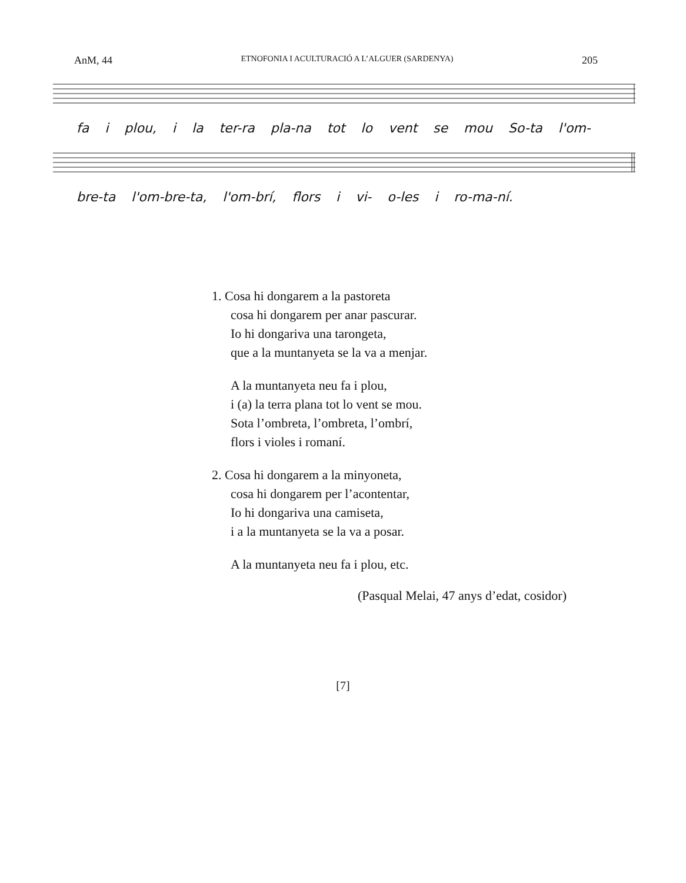AnM, 44 ETNOFONIA I ACULTURACIÓ A L’ALGUER (SARDENYA) 205
fa i plou, i la ter-ra pla-na tot lo vent se mou So-ta l'om-
bre-ta l'om-bre-ta, l'om-brí, flors i vi- o-les i ro-ma-ní.
1. Cosa hi dongarem a la pastoreta
cosa hi dongarem per anar pascurar.
Io hi dongariva una tarongeta,
que a la muntanyeta se la va a menjar.
A la muntanyeta neu fa i plou,
i (a) la terra plana tot lo vent se mou.
Sota l’ombreta, l’ombreta, l’ombrí,
flors i violes i romaní.
2. Cosa hi dongarem a la minyoneta,
cosa hi dongarem per l’acontentar,
Io hi dongariva una camiseta,
i a la muntanyeta se la va a posar.
A la muntanyeta neu fa i plou, etc.
(Pasqual Melai, 47 anys d’edat, cosidor)
[7]